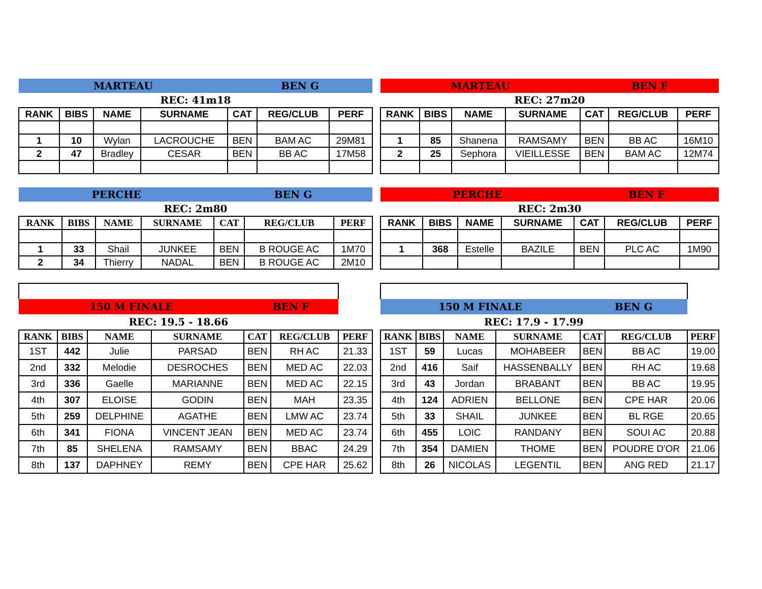| MARTEAU | | | | BEN G | | |
| REC: 41m18 | | | | | | |
| RANK | BIBS | NAME | SURNAME | CAT | REG/CLUB | PERF |
| 1 | 10 | Wylan | LACROUCHE | BEN | BAM AC | 29M81 |
| 2 | 47 | Bradley | CESAR | BEN | BB AC | 17M58 |
| MARTEAU | | | | BEN F | | |
| REC: 27m20 | | | | | | |
| RANK | BIBS | NAME | SURNAME | CAT | REG/CLUB | PERF |
| 1 | 85 | Shanena | RAMSAMY | BEN | BB AC | 16M10 |
| 2 | 25 | Sephora | VIEILLESSE | BEN | BAM AC | 12M74 |
| PERCHE | | | | BEN G | | |
| REC: 2m80 | | | | | | |
| RANK | BIBS | NAME | SURNAME | CAT | REG/CLUB | PERF |
| 1 | 33 | Shail | JUNKEE | BEN | B ROUGE AC | 1M70 |
| 2 | 34 | Thierry | NADAL | BEN | B ROUGE AC | 2M10 |
| PERCHE | | | | BEN F | | |
| REC: 2m30 | | | | | | |
| RANK | BIBS | NAME | SURNAME | CAT | REG/CLUB | PERF |
| 1 | 368 | Estelle | BAZILE | BEN | PLC AC | 1M90 |
| 150 M FINALE | | | | BEN F | | |
| REC: 19.5 - 18.66 | | | | | | |
| RANK | BIBS | NAME | SURNAME | CAT | REG/CLUB | PERF |
| 1ST | 442 | Julie | PARSAD | BEN | RH AC | 21.33 |
| 2nd | 332 | Melodie | DESROCHES | BEN | MED AC | 22.03 |
| 3rd | 336 | Gaelle | MARIANNE | BEN | MED AC | 22.15 |
| 4th | 307 | ELOISE | GODIN | BEN | MAH | 23.35 |
| 5th | 259 | DELPHINE | AGATHE | BEN | LMW AC | 23.74 |
| 6th | 341 | FIONA | VINCENT JEAN | BEN | MED AC | 23.74 |
| 7th | 85 | SHELENA | RAMSAMY | BEN | BBAC | 24.29 |
| 8th | 137 | DAPHNEY | REMY | BEN | CPE HAR | 25.62 |
| 150 M FINALE | | | | BEN G | | |
| REC: 17.9 - 17.99 | | | | | | |
| RANK | BIBS | NAME | SURNAME | CAT | REG/CLUB | PERF |
| 1ST | 59 | Lucas | MOHABEER | BEN | BB AC | 19.00 |
| 2nd | 416 | Saif | HASSENBALLY | BEN | RH AC | 19.68 |
| 3rd | 43 | Jordan | BRABANT | BEN | BB AC | 19.95 |
| 4th | 124 | ADRIEN | BELLONE | BEN | CPE HAR | 20.06 |
| 5th | 33 | SHAIL | JUNKEE | BEN | BL RGE | 20.65 |
| 6th | 455 | LOIC | RANDANY | BEN | SOUI AC | 20.88 |
| 7th | 354 | DAMIEN | THOME | BEN | POUDRE D'OR | 21.06 |
| 8th | 26 | NICOLAS | LEGENTIL | BEN | ANG RED | 21.17 |